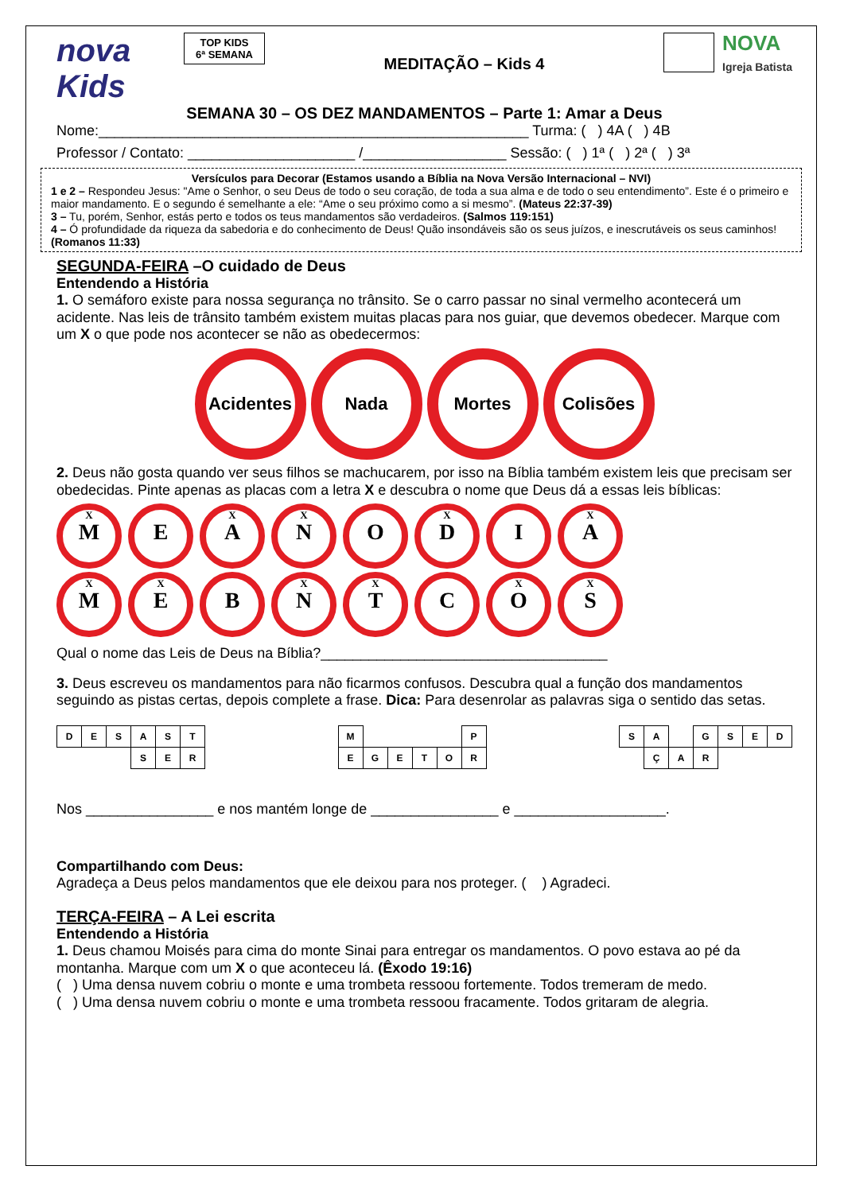nova Kids
TOP KIDS
6ª SEMANA
MEDITAÇÃO – Kids 4
NOVA
Igreja Batista
SEMANA 30 – OS DEZ MANDAMENTOS – Parte 1: Amar a Deus
Nome:______________________________________________________ Turma: ( ) 4A ( ) 4B
Professor / Contato: _____________________ /__________________ Sessão: ( ) 1ª ( ) 2ª ( ) 3ª
Versículos para Decorar (Estamos usando a Bíblia na Nova Versão Internacional – NVI)
1 e 2 – Respondeu Jesus: "Ame o Senhor, o seu Deus de todo o seu coração, de toda a sua alma e de todo o seu entendimento”. Este é o primeiro e maior mandamento. E o segundo é semelhante a ele: “Ame o seu próximo como a si mesmo”. (Mateus 22:37-39)
3 – Tu, porém, Senhor, estás perto e todos os teus mandamentos são verdadeiros. (Salmos 119:151)
4 – Ó profundidade da riqueza da sabedoria e do conhecimento de Deus! Quão insondáveis são os seus juízos, e inescrutáveis os seus caminhos! (Romanos 11:33)
SEGUNDA-FEIRA –O cuidado de Deus
Entendendo a História
1. O semáforo existe para nossa segurança no trânsito. Se o carro passar no sinal vermelho acontecerá um acidente. Nas leis de trânsito também existem muitas placas para nos guiar, que devemos obedecer. Marque com um X o que pode nos acontecer se não as obedecermos:
Acidentes Nada Mortes Colisões
2. Deus não gosta quando ver seus filhos se machucarem, por isso na Bíblia também existem leis que precisam ser obedecidas. Pinte apenas as placas com a letra X e descubra o nome que Deus dá a essas leis bíblicas:
X
M
E
X
A
X
N
O
X
D
I
X
A
X
M
X
E
B
X
N
X
T
C
X
O
X
S
Qual o nome das Leis de Deus na Bíblia?____________________________________
3. Deus escreveu os mandamentos para não ficarmos confusos. Descubra qual a função dos mandamentos seguindo as pistas certas, depois complete a frase. Dica: Para desenrolar as palavras siga o sentido das setas.
| D | E | S | A | S | T |
| | | | S | E | R |
| M | | | | | P |
| E | G | E | T | O | R |
| S | A | | G | S | E | D |
| | Ç | A | R | | | |
Nos ________________ e nos mantém longe de ________________ e ___________________.
Compartilhando com Deus:
Agradeça a Deus pelos mandamentos que ele deixou para nos proteger. ( ) Agradeci.
TERÇA-FEIRA – A Lei escrita
Entendendo a História
1. Deus chamou Moisés para cima do monte Sinai para entregar os mandamentos. O povo estava ao pé da montanha. Marque com um X o que aconteceu lá. (Êxodo 19:16)
( ) Uma densa nuvem cobriu o monte e uma trombeta ressoou fortemente. Todos tremeram de medo.
( ) Uma densa nuvem cobriu o monte e uma trombeta ressoou fracamente. Todos gritaram de alegria.